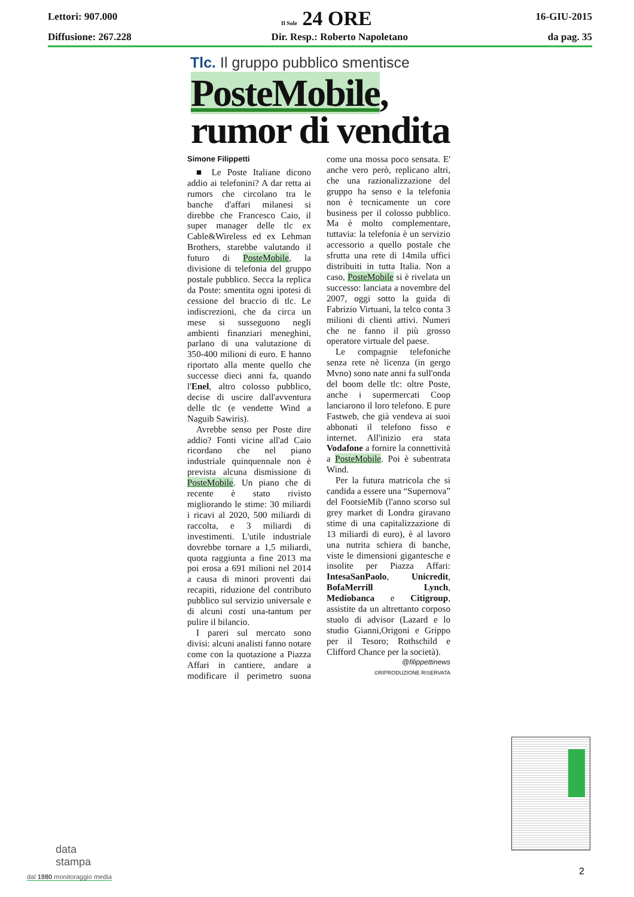Lettori: 907.000 Il Sole 24 ORE 16-GIU-2015
Diffusione: 267.228 Dir. Resp.: Roberto Napoletano da pag. 35
Tlc. Il gruppo pubblico smentisce
PosteMobile,
rumor di vendita
Simone Filippetti
■ Le Poste Italiane dicono addio ai telefonini? A dar retta ai rumors che circolano tra le banche d'affari milanesi si direbbe che Francesco Caio, il super manager delle tlc ex Cable&Wireless ed ex Lehman Brothers, starebbe valutando il futuro di PosteMobile, la divisione di telefonia del gruppo postale pubblico. Secca la replica da Poste: smentita ogni ipotesi di cessione del braccio di tlc. Le indiscrezioni, che da circa un mese si susseguono negli ambienti finanziari meneghini, parlano di una valutazione di 350-400 milioni di euro. E hanno riportato alla mente quello che successe dieci anni fa, quando l'Enel, altro colosso pubblico, decise di uscire dall'avventura delle tlc (e vendette Wind a Naguib Sawiris).
Avrebbe senso per Poste dire addio? Fonti vicine all'ad Caio ricordano che nel piano industriale quinquennale non è prevista alcuna dismissione di PosteMobile. Un piano che di recente è stato rivisto migliorando le stime: 30 miliardi i ricavi al 2020, 500 miliardi di raccolta, e 3 miliardi di investimenti. L'utile industriale dovrebbe tornare a 1,5 miliardi, quota raggiunta a fine 2013 ma poi erosa a 691 milioni nel 2014 a causa di minori proventi dai recapiti, riduzione del contributo pubblico sul servizio universale e di alcuni costi una-tantum per pulire il bilancio.
I pareri sul mercato sono divisi: alcuni analisti fanno notare come con la quotazione a Piazza Affari in cantiere, andare a modificare il perimetro suona come una mossa poco sensata. E' anche vero però, replicano altri, che una razionalizzazione del gruppo ha senso e la telefonia non è tecnicamente un core business per il colosso pubblico. Ma è molto complementare, tuttavia: la telefonia è un servizio accessorio a quello postale che sfrutta una rete di 14mila uffici distribuiti in tutta Italia. Non a caso, PosteMobile si è rivelata un successo: lanciata a novembre del 2007, oggi sotto la guida di Fabrizio Virtuani, la telco conta 3 milioni di clienti attivi. Numeri che ne fanno il più grosso operatore virtuale del paese.
Le compagnie telefoniche senza rete nè licenza (in gergo Mvno) sono nate anni fa sull'onda del boom delle tlc: oltre Poste, anche i supermercati Coop lanciarono il loro telefono. E pure Fastweb, che già vendeva ai suoi abbonati il telefono fisso e internet. All'inizio era stata Vodafone a fornire la connettività a PosteMobile. Poi è subentrata Wind.
Per la futura matricola che si candida a essere una “Supernova” del FootsieMib (l'anno scorso sul grey market di Londra giravano stime di una capitalizzazione di 13 miliardi di euro), è al lavoro una nutrita schiera di banche, viste le dimensioni gigantesche e insolite per Piazza Affari: IntesaSanPaolo, Unicredit, BofaMerrill Lynch, Mediobanca e Citigroup, assistite da un altrettanto corposo stuolo di advisor (Lazard e lo studio Gianni,Origoni e Grippo per il Tesoro; Rothschild e Clifford Chance per la società).
@filippettinews
©RIPRODUZIONE RISERVATA
data
stampa
dal 1980 monitoraggio media
2